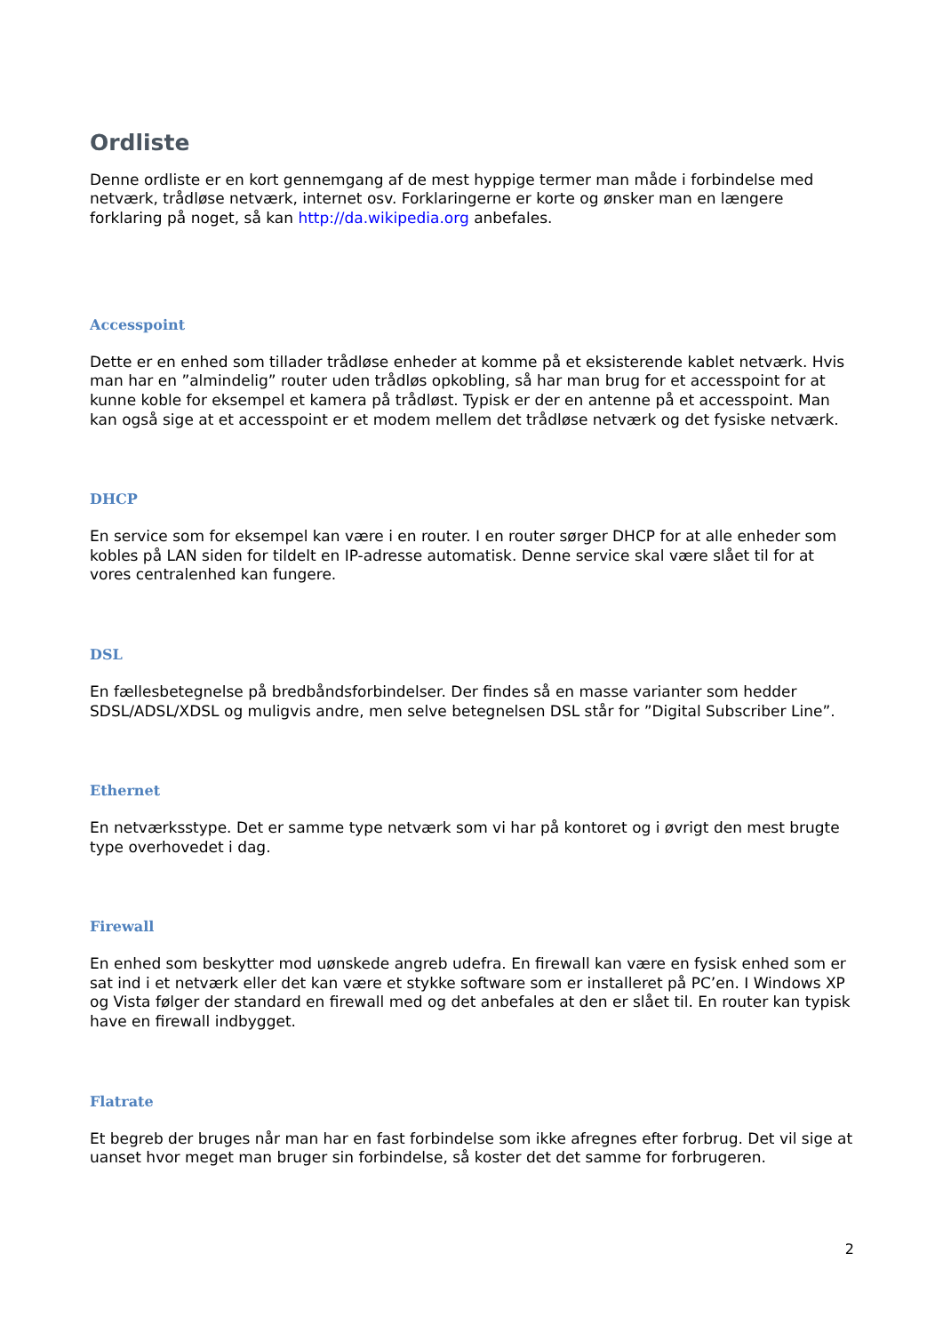Ordliste
Denne ordliste er en kort gennemgang af de mest hyppige termer man måde i forbindelse med netværk, trådløse netværk, internet osv. Forklaringerne er korte og ønsker man en længere forklaring på noget, så kan http://da.wikipedia.org anbefales.
Accesspoint
Dette er en enhed som tillader trådløse enheder at komme på et eksisterende kablet netværk. Hvis man har en ”almindelig” router uden trådløs opkobling, så har man brug for et accesspoint for at kunne koble for eksempel et kamera på trådløst. Typisk er der en antenne på et accesspoint. Man kan også sige at et accesspoint er et modem mellem det trådløse netværk og det fysiske netværk.
DHCP
En service som for eksempel kan være i en router. I en router sørger DHCP for at alle enheder som kobles på LAN siden for tildelt en IP-adresse automatisk. Denne service skal være slået til for at vores centralenhed kan fungere.
DSL
En fællesbetegnelse på bredbåndsforbindelser. Der findes så en masse varianter som hedder SDSL/ADSL/XDSL og muligvis andre, men selve betegnelsen DSL står for ”Digital Subscriber Line”.
Ethernet
En netværksstype. Det er samme type netværk som vi har på kontoret og i øvrigt den mest brugte type overhovedet i dag.
Firewall
En enhed som beskytter mod uønskede angreb udefra. En firewall kan være en fysisk enhed som er sat ind i et netværk eller det kan være et stykke software som er installeret på PC’en. I Windows XP og Vista følger der standard en firewall med og det anbefales at den er slået til. En router kan typisk have en firewall indbygget.
Flatrate
Et begreb der bruges når man har en fast forbindelse som ikke afregnes efter forbrug. Det vil sige at uanset hvor meget man bruger sin forbindelse, så koster det det samme for forbrugeren.
2